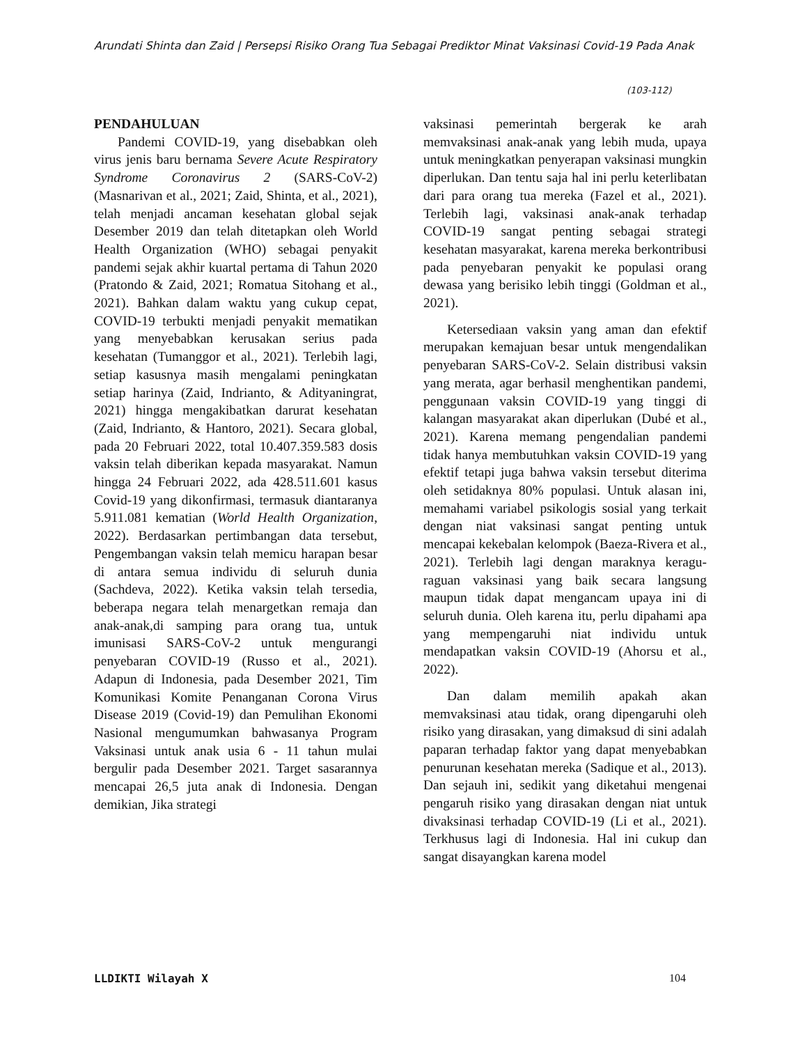Arundati Shinta dan Zaid | Persepsi Risiko Orang Tua Sebagai Prediktor Minat Vaksinasi Covid-19 Pada Anak
(103-112)
PENDAHULUAN
Pandemi COVID-19, yang disebabkan oleh virus jenis baru bernama Severe Acute Respiratory Syndrome Coronavirus 2 (SARS-CoV-2) (Masnarivan et al., 2021; Zaid, Shinta, et al., 2021), telah menjadi ancaman kesehatan global sejak Desember 2019 dan telah ditetapkan oleh World Health Organization (WHO) sebagai penyakit pandemi sejak akhir kuartal pertama di Tahun 2020 (Pratondo & Zaid, 2021; Romatua Sitohang et al., 2021). Bahkan dalam waktu yang cukup cepat, COVID-19 terbukti menjadi penyakit mematikan yang menyebabkan kerusakan serius pada kesehatan (Tumanggor et al., 2021). Terlebih lagi, setiap kasusnya masih mengalami peningkatan setiap harinya (Zaid, Indrianto, & Adityaningrat, 2021) hingga mengakibatkan darurat kesehatan (Zaid, Indrianto, & Hantoro, 2021). Secara global, pada 20 Februari 2022, total 10.407.359.583 dosis vaksin telah diberikan kepada masyarakat. Namun hingga 24 Februari 2022, ada 428.511.601 kasus Covid-19 yang dikonfirmasi, termasuk diantaranya 5.911.081 kematian (World Health Organization, 2022). Berdasarkan pertimbangan data tersebut, Pengembangan vaksin telah memicu harapan besar di antara semua individu di seluruh dunia (Sachdeva, 2022). Ketika vaksin telah tersedia, beberapa negara telah menargetkan remaja dan anak-anak,di samping para orang tua, untuk imunisasi SARS-CoV-2 untuk mengurangi penyebaran COVID-19 (Russo et al., 2021). Adapun di Indonesia, pada Desember 2021, Tim Komunikasi Komite Penanganan Corona Virus Disease 2019 (Covid-19) dan Pemulihan Ekonomi Nasional mengumumkan bahwasanya Program Vaksinasi untuk anak usia 6 - 11 tahun mulai bergulir pada Desember 2021. Target sasarannya mencapai 26,5 juta anak di Indonesia. Dengan demikian, Jika strategi
vaksinasi pemerintah bergerak ke arah memvaksinasi anak-anak yang lebih muda, upaya untuk meningkatkan penyerapan vaksinasi mungkin diperlukan. Dan tentu saja hal ini perlu keterlibatan dari para orang tua mereka (Fazel et al., 2021). Terlebih lagi, vaksinasi anak-anak terhadap COVID-19 sangat penting sebagai strategi kesehatan masyarakat, karena mereka berkontribusi pada penyebaran penyakit ke populasi orang dewasa yang berisiko lebih tinggi (Goldman et al., 2021).
Ketersediaan vaksin yang aman dan efektif merupakan kemajuan besar untuk mengendalikan penyebaran SARS-CoV-2. Selain distribusi vaksin yang merata, agar berhasil menghentikan pandemi, penggunaan vaksin COVID-19 yang tinggi di kalangan masyarakat akan diperlukan (Dubé et al., 2021). Karena memang pengendalian pandemi tidak hanya membutuhkan vaksin COVID-19 yang efektif tetapi juga bahwa vaksin tersebut diterima oleh setidaknya 80% populasi. Untuk alasan ini, memahami variabel psikologis sosial yang terkait dengan niat vaksinasi sangat penting untuk mencapai kekebalan kelompok (Baeza-Rivera et al., 2021). Terlebih lagi dengan maraknya keragu-raguan vaksinasi yang baik secara langsung maupun tidak dapat mengancam upaya ini di seluruh dunia. Oleh karena itu, perlu dipahami apa yang mempengaruhi niat individu untuk mendapatkan vaksin COVID-19 (Ahorsu et al., 2022).
Dan dalam memilih apakah akan memvaksinasi atau tidak, orang dipengaruhi oleh risiko yang dirasakan, yang dimaksud di sini adalah paparan terhadap faktor yang dapat menyebabkan penurunan kesehatan mereka (Sadique et al., 2013). Dan sejauh ini, sedikit yang diketahui mengenai pengaruh risiko yang dirasakan dengan niat untuk divaksinasi terhadap COVID-19 (Li et al., 2021). Terkhusus lagi di Indonesia. Hal ini cukup dan sangat disayangkan karena model
LLDIKTI Wilayah X 104